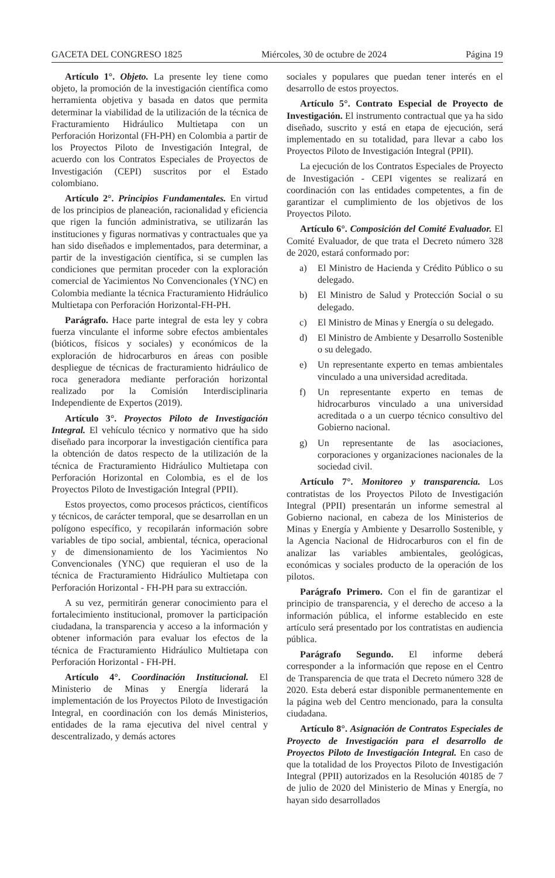GACETA DEL CONGRESO 1825 Miércoles, 30 de octubre de 2024 Página 19
Artículo 1°. Objeto. La presente ley tiene como objeto, la promoción de la investigación científica como herramienta objetiva y basada en datos que permita determinar la viabilidad de la utilización de la técnica de Fracturamiento Hidráulico Multietapa con un Perforación Horizontal (FH-PH) en Colombia a partir de los Proyectos Piloto de Investigación Integral, de acuerdo con los Contratos Especiales de Proyectos de Investigación (CEPI) suscritos por el Estado colombiano.
Artículo 2°. Principios Fundamentales. En virtud de los principios de planeación, racionalidad y eficiencia que rigen la función administrativa, se utilizarán las instituciones y figuras normativas y contractuales que ya han sido diseñados e implementados, para determinar, a partir de la investigación científica, si se cumplen las condiciones que permitan proceder con la exploración comercial de Yacimientos No Convencionales (YNC) en Colombia mediante la técnica Fracturamiento Hidráulico Multietapa con Perforación Horizontal-FH-PH.
Parágrafo. Hace parte integral de esta ley y cobra fuerza vinculante el informe sobre efectos ambientales (bióticos, físicos y sociales) y económicos de la exploración de hidrocarburos en áreas con posible despliegue de técnicas de fracturamiento hidráulico de roca generadora mediante perforación horizontal realizado por la Comisión Interdisciplinaria Independiente de Expertos (2019).
Artículo 3°. Proyectos Piloto de Investigación Integral. El vehículo técnico y normativo que ha sido diseñado para incorporar la investigación científica para la obtención de datos respecto de la utilización de la técnica de Fracturamiento Hidráulico Multietapa con Perforación Horizontal en Colombia, es el de los Proyectos Piloto de Investigación Integral (PPII).
Estos proyectos, como procesos prácticos, científicos y técnicos, de carácter temporal, que se desarrollan en un polígono específico, y recopilarán información sobre variables de tipo social, ambiental, técnica, operacional y de dimensionamiento de los Yacimientos No Convencionales (YNC) que requieran el uso de la técnica de Fracturamiento Hidráulico Multietapa con Perforación Horizontal - FH-PH para su extracción.
A su vez, permitirán generar conocimiento para el fortalecimiento institucional, promover la participación ciudadana, la transparencia y acceso a la información y obtener información para evaluar los efectos de la técnica de Fracturamiento Hidráulico Multietapa con Perforación Horizontal - FH-PH.
Artículo 4°. Coordinación Institucional. El Ministerio de Minas y Energía liderará la implementación de los Proyectos Piloto de Investigación Integral, en coordinación con los demás Ministerios, entidades de la rama ejecutiva del nivel central y descentralizado, y demás actores
sociales y populares que puedan tener interés en el desarrollo de estos proyectos.
Artículo 5°. Contrato Especial de Proyecto de Investigación. El instrumento contractual que ya ha sido diseñado, suscrito y está en etapa de ejecución, será implementado en su totalidad, para llevar a cabo los Proyectos Piloto de Investigación Integral (PPII).
La ejecución de los Contratos Especiales de Proyecto de Investigación - CEPI vigentes se realizará en coordinación con las entidades competentes, a fin de garantizar el cumplimiento de los objetivos de los Proyectos Piloto.
Artículo 6°. Composición del Comité Evaluador. El Comité Evaluador, de que trata el Decreto número 328 de 2020, estará conformado por:
a) El Ministro de Hacienda y Crédito Público o su delegado.
b) El Ministro de Salud y Protección Social o su delegado.
c) El Ministro de Minas y Energía o su delegado.
d) El Ministro de Ambiente y Desarrollo Sostenible o su delegado.
e) Un representante experto en temas ambientales vinculado a una universidad acreditada.
f) Un representante experto en temas de hidrocarburos vinculado a una universidad acreditada o a un cuerpo técnico consultivo del Gobierno nacional.
g) Un representante de las asociaciones, corporaciones y organizaciones nacionales de la sociedad civil.
Artículo 7°. Monitoreo y transparencia. Los contratistas de los Proyectos Piloto de Investigación Integral (PPII) presentarán un informe semestral al Gobierno nacional, en cabeza de los Ministerios de Minas y Energía y Ambiente y Desarrollo Sostenible, y la Agencia Nacional de Hidrocarburos con el fin de analizar las variables ambientales, geológicas, económicas y sociales producto de la operación de los pilotos.
Parágrafo Primero. Con el fin de garantizar el principio de transparencia, y el derecho de acceso a la información pública, el informe establecido en este artículo será presentado por los contratistas en audiencia pública.
Parágrafo Segundo. El informe deberá corresponder a la información que repose en el Centro de Transparencia de que trata el Decreto número 328 de 2020. Esta deberá estar disponible permanentemente en la página web del Centro mencionado, para la consulta ciudadana.
Artículo 8°. Asignación de Contratos Especiales de Proyecto de Investigación para el desarrollo de Proyectos Piloto de Investigación Integral. En caso de que la totalidad de los Proyectos Piloto de Investigación Integral (PPII) autorizados en la Resolución 40185 de 7 de julio de 2020 del Ministerio de Minas y Energía, no hayan sido desarrollados